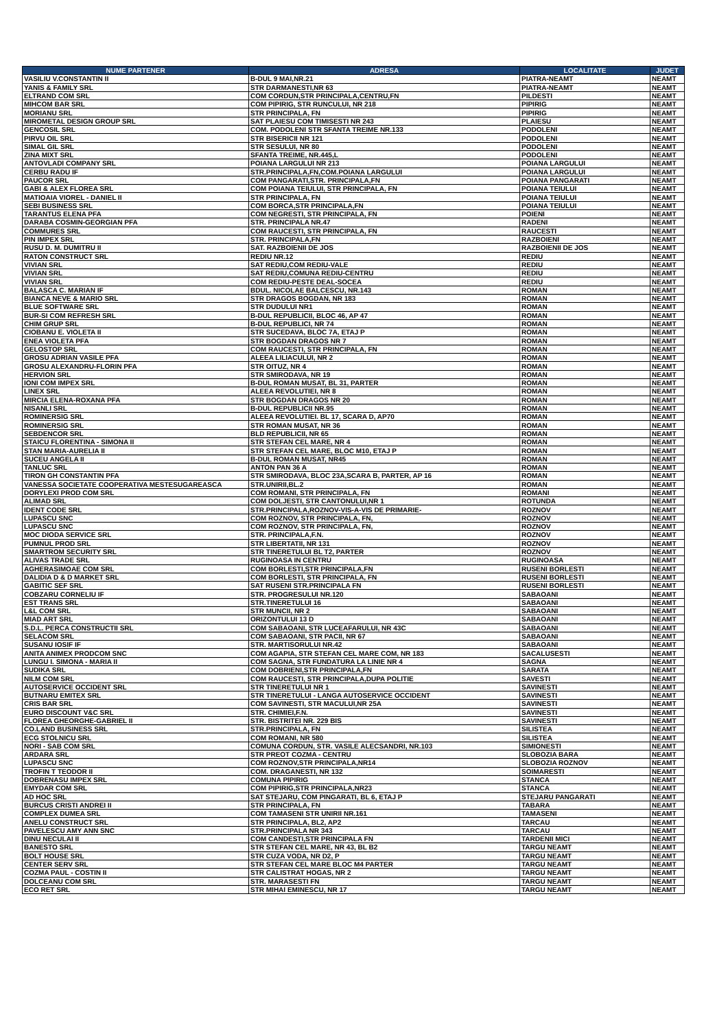| NUME PARTENER | ADRESA | LOCALITATE | JUDET |
| --- | --- | --- | --- |
| VASILIU V.CONSTANTIN II | B-DUL 9 MAI,NR.21 | PIATRA-NEAMT | NEAMT |
| YANIS & FAMILY SRL | STR DARMANESTI,NR 63 | PIATRA-NEAMT | NEAMT |
| ELTRAND COM SRL | COM CORDUN,STR PRINCIPALA,CENTRU,FN | PILDESTI | NEAMT |
| MIHCOM BAR SRL | COM PIPIRIG, STR RUNCULUI, NR 218 | PIPIRIG | NEAMT |
| MORIANU SRL | STR PRINCIPALA, FN | PIPIRIG | NEAMT |
| MIROMETAL DESIGN GROUP SRL | SAT PLAIESU COM TIMISESTI NR 243 | PLAIESU | NEAMT |
| GENCOSIL SRL | COM. PODOLENI STR SFANTA TREIME NR.133 | PODOLENI | NEAMT |
| PIRVU OIL SRL | STR BISERICII NR 121 | PODOLENI | NEAMT |
| SIMAL GIL SRL | STR SESULUI, NR 80 | PODOLENI | NEAMT |
| ZINA MIXT SRL | SFANTA TREIME, NR.445,L | PODOLENI | NEAMT |
| ANTOVLADI COMPANY SRL | POIANA LARGULUI NR 213 | POIANA LARGULUI | NEAMT |
| CERBU RADU IF | STR.PRINCIPALA,FN,COM.POIANA LARGULUI | POIANA LARGULUI | NEAMT |
| PAUCOR SRL | COM PANGARATI,STR. PRINCIPALA,FN | POIANA PANGARATI | NEAMT |
| GABI & ALEX FLOREA SRL | COM POIANA TEIULUI, STR PRINCIPALA, FN | POIANA TEIULUI | NEAMT |
| MATIOAIA VIOREL - DANIEL II | STR PRINCIPALA, FN | POIANA TEIULUI | NEAMT |
| SEBI BUSINESS SRL | COM BORCA,STR PRINCIPALA,FN | POIANA TEIULUI | NEAMT |
| TARANTUS ELENA PFA | COM NEGRESTI, STR PRINCIPALA, FN | POIENI | NEAMT |
| DARABA COSMIN-GEORGIAN PFA | STR. PRINCIPALA NR.47 | RADENI | NEAMT |
| COMMURES SRL | COM RAUCESTI, STR PRINCIPALA, FN | RAUCESTI | NEAMT |
| PIN IMPEX SRL | STR. PRINCIPALA,FN | RAZBOIENI | NEAMT |
| RUSU D. M. DUMITRU II | SAT. RAZBOIENII DE JOS | RAZBOIENII DE JOS | NEAMT |
| RATON CONSTRUCT SRL | REDIU NR.12 | REDIU | NEAMT |
| VIVIAN SRL | SAT REDIU,COM REDIU-VALE | REDIU | NEAMT |
| VIVIAN SRL | SAT REDIU,COMUNA REDIU-CENTRU | REDIU | NEAMT |
| VIVIAN SRL | COM REDIU-PESTE DEAL-SOCEA | REDIU | NEAMT |
| BALASCA C. MARIAN IF | BDUL. NICOLAE BALCESCU, NR.143 | ROMAN | NEAMT |
| BIANCA NEVE & MARIO SRL | STR DRAGOS BOGDAN, NR 183 | ROMAN | NEAMT |
| BLUE SOFTWARE SRL | STR DUDULUI NR1 | ROMAN | NEAMT |
| BUR-SI COM REFRESH SRL | B-DUL REPUBLICII, BLOC 46, AP 47 | ROMAN | NEAMT |
| CHIM GRUP SRL | B-DUL REPUBLICI, NR 74 | ROMAN | NEAMT |
| CIOBANU E. VIOLETA II | STR SUCEDAVA, BLOC 7A, ETAJ P | ROMAN | NEAMT |
| ENEA VIOLETA PFA | STR BOGDAN DRAGOS NR 7 | ROMAN | NEAMT |
| GELOSTOP SRL | COM RAUCESTI, STR PRINCIPALA, FN | ROMAN | NEAMT |
| GROSU ADRIAN VASILE PFA | ALEEA LILIACULUI, NR 2 | ROMAN | NEAMT |
| GROSU ALEXANDRU-FLORIN PFA | STR OITUZ, NR 4 | ROMAN | NEAMT |
| HERVION SRL | STR SMIRODAVA, NR 19 | ROMAN | NEAMT |
| IONI COM IMPEX SRL | B-DUL ROMAN MUSAT, BL 31, PARTER | ROMAN | NEAMT |
| LINEX SRL | ALEEA REVOLUTIEI, NR 8 | ROMAN | NEAMT |
| MIRCIA ELENA-ROXANA PFA | STR BOGDAN DRAGOS NR 20 | ROMAN | NEAMT |
| NISANLI SRL | B-DUL REPUBLICII NR.95 | ROMAN | NEAMT |
| ROMINERSIG SRL | ALEEA REVOLUTIEI. BL 17, SCARA D, AP70 | ROMAN | NEAMT |
| ROMINERSIG SRL | STR ROMAN MUSAT, NR 36 | ROMAN | NEAMT |
| SEBDENCOR SRL | BLD REPUBLICII, NR 65 | ROMAN | NEAMT |
| STAICU FLORENTINA - SIMONA II | STR STEFAN CEL MARE, NR 4 | ROMAN | NEAMT |
| STAN MARIA-AURELIA II | STR STEFAN CEL MARE, BLOC M10, ETAJ P | ROMAN | NEAMT |
| SUCEU ANGELA II | B-DUL ROMAN MUSAT, NR45 | ROMAN | NEAMT |
| TANLUC SRL | ANTON PAN 36 A | ROMAN | NEAMT |
| TIRON GH CONSTANTIN PFA | STR SMIRODAVA, BLOC 23A,SCARA B, PARTER, AP 16 | ROMAN | NEAMT |
| VANESSA SOCIETATE COOPERATIVA MESTESUGAREASCA | STR.UNIRII,BL.2 | ROMAN | NEAMT |
| DORYLEXI PROD COM SRL | COM ROMANI, STR PRINCIPALA, FN | ROMANI | NEAMT |
| ALIMAD SRL | COM DOLJESTI, STR CANTONULUI,NR 1 | ROTUNDA | NEAMT |
| IDENT CODE SRL | STR.PRINCIPALA,ROZNOV-VIS-A-VIS DE PRIMARIE- | ROZNOV | NEAMT |
| LUPASCU SNC | COM ROZNOV, STR PRINCIPALA, FN, | ROZNOV | NEAMT |
| LUPASCU SNC | COM ROZNOV, STR PRINCIPALA, FN, | ROZNOV | NEAMT |
| MOC DIODA SERVICE SRL | STR. PRINCIPALA,F.N. | ROZNOV | NEAMT |
| PUMNUL PROD SRL | STR LIBERTATII, NR 131 | ROZNOV | NEAMT |
| SMARTROM SECURITY SRL | STR TINERETULUI BL T2, PARTER | ROZNOV | NEAMT |
| ALIVAS TRADE SRL | RUGINOASA IN CENTRU | RUGINOASA | NEAMT |
| AGHERASIMOAE COM SRL | COM BORLESTI,STR PRINCIPALA,FN | RUSENI BORLESTI | NEAMT |
| DALIDIA D & D MARKET SRL | COM BORLESTI, STR PRINCIPALA, FN | RUSENI BORLESTI | NEAMT |
| GABITIC SEF SRL | SAT RUSENI STR.PRINCIPALA FN | RUSENI BORLESTI | NEAMT |
| COBZARU CORNELIU IF | STR. PROGRESULUI NR.120 | SABAOANI | NEAMT |
| EST TRANS SRL | STR.TINERETULUI 16 | SABAOANI | NEAMT |
| L&L COM SRL | STR MUNCII, NR 2 | SABAOANI | NEAMT |
| MIAD ART SRL | ORIZONTULUI 13 D | SABAOANI | NEAMT |
| S.D.L. PERCA CONSTRUCTII SRL | COM SABAOANI, STR LUCEAFARULUI, NR 43C | SABAOANI | NEAMT |
| SELACOM SRL | COM SABAOANI, STR PACII, NR 67 | SABAOANI | NEAMT |
| SUSANU IOSIF IF | STR. MARTISORULUI NR.42 | SABAOANI | NEAMT |
| ANITA ANIMEX PRODCOM SNC | COM AGAPIA, STR STEFAN CEL MARE COM, NR 183 | SACALUSESTI | NEAMT |
| LUNGU I. SIMONA - MARIA II | COM SAGNA, STR FUNDATURA LA LINIE NR 4 | SAGNA | NEAMT |
| SUDIKA SRL | COM DOBRIENI,STR PRINCIPALA,FN | SARATA | NEAMT |
| NILM COM SRL | COM RAUCESTI, STR PRINCIPALA,DUPA POLITIE | SAVESTI | NEAMT |
| AUTOSERVICE OCCIDENT SRL | STR TINERETULUI NR 1 | SAVINESTI | NEAMT |
| BUTNARU EMITEX SRL | STR TINERETULUI - LANGA AUTOSERVICE OCCIDENT | SAVINESTI | NEAMT |
| CRIS BAR SRL | COM SAVINESTI, STR MACULUI,NR 25A | SAVINESTI | NEAMT |
| EURO DISCOUNT V&C SRL | STR. CHIMIEI,F.N. | SAVINESTI | NEAMT |
| FLOREA GHEORGHE-GABRIEL II | STR. BISTRITEI NR. 229 BIS | SAVINESTI | NEAMT |
| CO.LAND BUSINESS SRL | STR.PRINCIPALA, FN | SILISTEA | NEAMT |
| ECG STOLNICU SRL | COM ROMANI, NR 580 | SILISTEA | NEAMT |
| NORI - SAB COM SRL | COMUNA CORDUN, STR. VASILE ALECSANDRI, NR.103 | SIMIONESTI | NEAMT |
| ARDARA SRL | STR PREOT COZMA - CENTRU | SLOBOZIA BARA | NEAMT |
| LUPASCU SNC | COM ROZNOV,STR PRINCIPALA,NR14 | SLOBOZIA ROZNOV | NEAMT |
| TROFIN T TEODOR II | COM. DRAGANESTI, NR 132 | SOIMARESTI | NEAMT |
| DOBRENASU IMPEX SRL | COMUNA PIPIRIG | STANCA | NEAMT |
| EMYDAR COM SRL | COM PIPIRIG,STR PRINCIPALA,NR23 | STANCA | NEAMT |
| AD HOC SRL | SAT STEJARU, COM PINGARATI, BL 6, ETAJ P | STEJARU PANGARATI | NEAMT |
| BURCUS CRISTI ANDREI II | STR PRINCIPALA, FN | TABARA | NEAMT |
| COMPLEX DUMEA SRL | COM TAMASENI STR UNIRII NR.161 | TAMASENI | NEAMT |
| ANELU CONSTRUCT SRL | STR PRINCIPALA, BL2, AP2 | TARCAU | NEAMT |
| PAVELESCU AMY ANN SNC | STR.PRINCIPALA NR 343 | TARCAU | NEAMT |
| DINU NECULAI II | COM CANDESTI,STR PRINCIPALA FN | TARDENII MICI | NEAMT |
| BANESTO SRL | STR STEFAN CEL MARE, NR 43, BL B2 | TARGU NEAMT | NEAMT |
| BOLT HOUSE SRL | STR CUZA VODA, NR D2, P | TARGU NEAMT | NEAMT |
| CENTER SERV SRL | STR STEFAN CEL MARE BLOC M4 PARTER | TARGU NEAMT | NEAMT |
| COZMA PAUL - COSTIN II | STR CALISTRAT HOGAS, NR 2 | TARGU NEAMT | NEAMT |
| DOLCEANU COM SRL | STR. MARASESTI FN | TARGU NEAMT | NEAMT |
| ECO RET SRL | STR MIHAI EMINESCU, NR 17 | TARGU NEAMT | NEAMT |